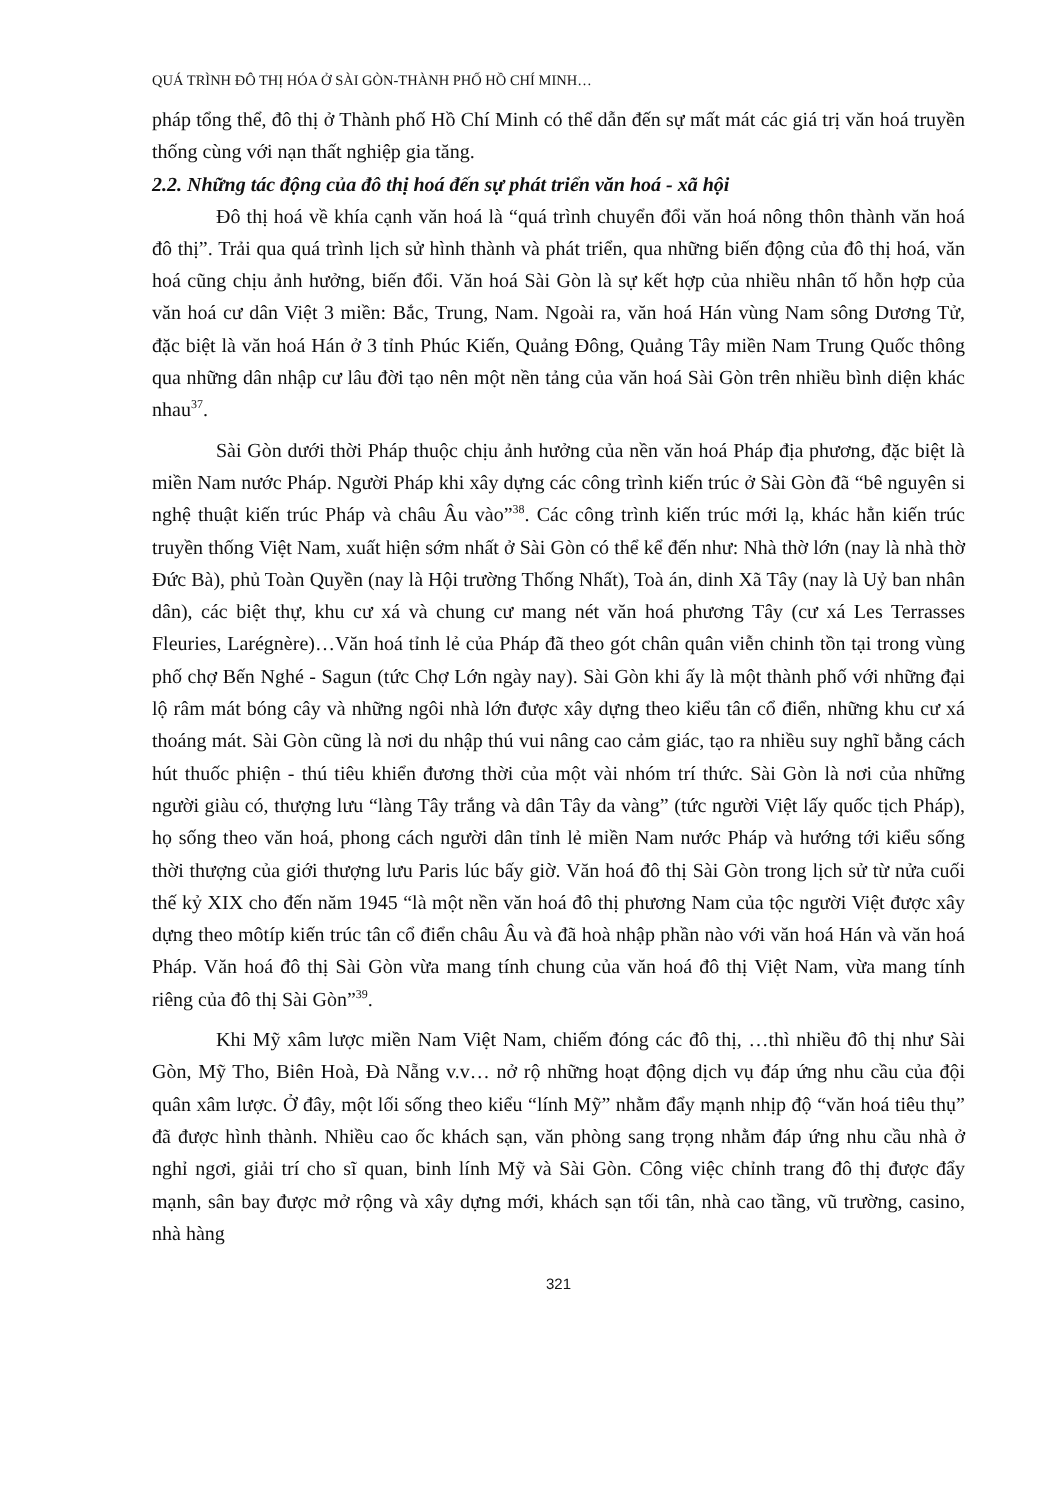QUÁ TRÌNH ĐÔ THỊ HÓA Ở SÀI GÒN-THÀNH PHỐ HỒ CHÍ MINH…
pháp tổng thể, đô thị ở Thành phố Hồ Chí Minh có thể dẫn đến sự mất mát các giá trị văn hoá truyền thống cùng với nạn thất nghiệp gia tăng.
2.2. Những tác động của đô thị hoá đến sự phát triển văn hoá - xã hội
Đô thị hoá về khía cạnh văn hoá là “quá trình chuyển đổi văn hoá nông thôn thành văn hoá đô thị”. Trải qua quá trình lịch sử hình thành và phát triển, qua những biến động của đô thị hoá, văn hoá cũng chịu ảnh hưởng, biến đổi. Văn hoá Sài Gòn là sự kết hợp của nhiều nhân tố hỗn hợp của văn hoá cư dân Việt 3 miền: Bắc, Trung, Nam. Ngoài ra, văn hoá Hán vùng Nam sông Dương Tử, đặc biệt là văn hoá Hán ở 3 tỉnh Phúc Kiến, Quảng Đông, Quảng Tây miền Nam Trung Quốc thông qua những dân nhập cư lâu đời tạo nên một nền tảng của văn hoá Sài Gòn trên nhiều bình diện khác nhau<sup>37</sup>.
Sài Gòn dưới thời Pháp thuộc chịu ảnh hưởng của nền văn hoá Pháp địa phương, đặc biệt là miền Nam nước Pháp. Người Pháp khi xây dựng các công trình kiến trúc ở Sài Gòn đã “bê nguyên si nghệ thuật kiến trúc Pháp và châu Âu vào”<sup>38</sup>. Các công trình kiến trúc mới lạ, khác hẳn kiến trúc truyền thống Việt Nam, xuất hiện sớm nhất ở Sài Gòn có thể kể đến như: Nhà thờ lớn (nay là nhà thờ Đức Bà), phủ Toàn Quyền (nay là Hội trường Thống Nhất), Toà án, dinh Xã Tây (nay là Uỷ ban nhân dân), các biệt thự, khu cư xá và chung cư mang nét văn hoá phương Tây (cư xá Les Terrasses Fleuries, Larégnère)…Văn hoá tỉnh lẻ của Pháp đã theo gót chân quân viễn chinh tồn tại trong vùng phố chợ Bến Nghé - Sagun (tức Chợ Lớn ngày nay). Sài Gòn khi ấy là một thành phố với những đại lộ râm mát bóng cây và những ngôi nhà lớn được xây dựng theo kiểu tân cổ điển, những khu cư xá thoáng mát. Sài Gòn cũng là nơi du nhập thú vui nâng cao cảm giác, tạo ra nhiều suy nghĩ bằng cách hút thuốc phiện - thú tiêu khiển đương thời của một vài nhóm trí thức. Sài Gòn là nơi của những người giàu có, thượng lưu “làng Tây trắng và dân Tây da vàng” (tức người Việt lấy quốc tịch Pháp), họ sống theo văn hoá, phong cách người dân tỉnh lẻ miền Nam nước Pháp và hướng tới kiểu sống thời thượng của giới thượng lưu Paris lúc bấy giờ. Văn hoá đô thị Sài Gòn trong lịch sử từ nửa cuối thế kỷ XIX cho đến năm 1945 “là một nền văn hoá đô thị phương Nam của tộc người Việt được xây dựng theo môtíp kiến trúc tân cổ điển châu Âu và đã hoà nhập phần nào với văn hoá Hán và văn hoá Pháp. Văn hoá đô thị Sài Gòn vừa mang tính chung của văn hoá đô thị Việt Nam, vừa mang tính riêng của đô thị Sài Gòn”<sup>39</sup>.
Khi Mỹ xâm lược miền Nam Việt Nam, chiếm đóng các đô thị, …thì nhiều đô thị như Sài Gòn, Mỹ Tho, Biên Hoà, Đà Nẵng v.v… nở rộ những hoạt động dịch vụ đáp ứng nhu cầu của đội quân xâm lược. Ở đây, một lối sống theo kiểu “lính Mỹ” nhằm đẩy mạnh nhịp độ “văn hoá tiêu thụ” đã được hình thành. Nhiều cao ốc khách sạn, văn phòng sang trọng nhằm đáp ứng nhu cầu nhà ở nghỉ ngơi, giải trí cho sĩ quan, binh lính Mỹ và Sài Gòn. Công việc chỉnh trang đô thị được đẩy mạnh, sân bay được mở rộng và xây dựng mới, khách sạn tối tân, nhà cao tầng, vũ trường, casino, nhà hàng
321